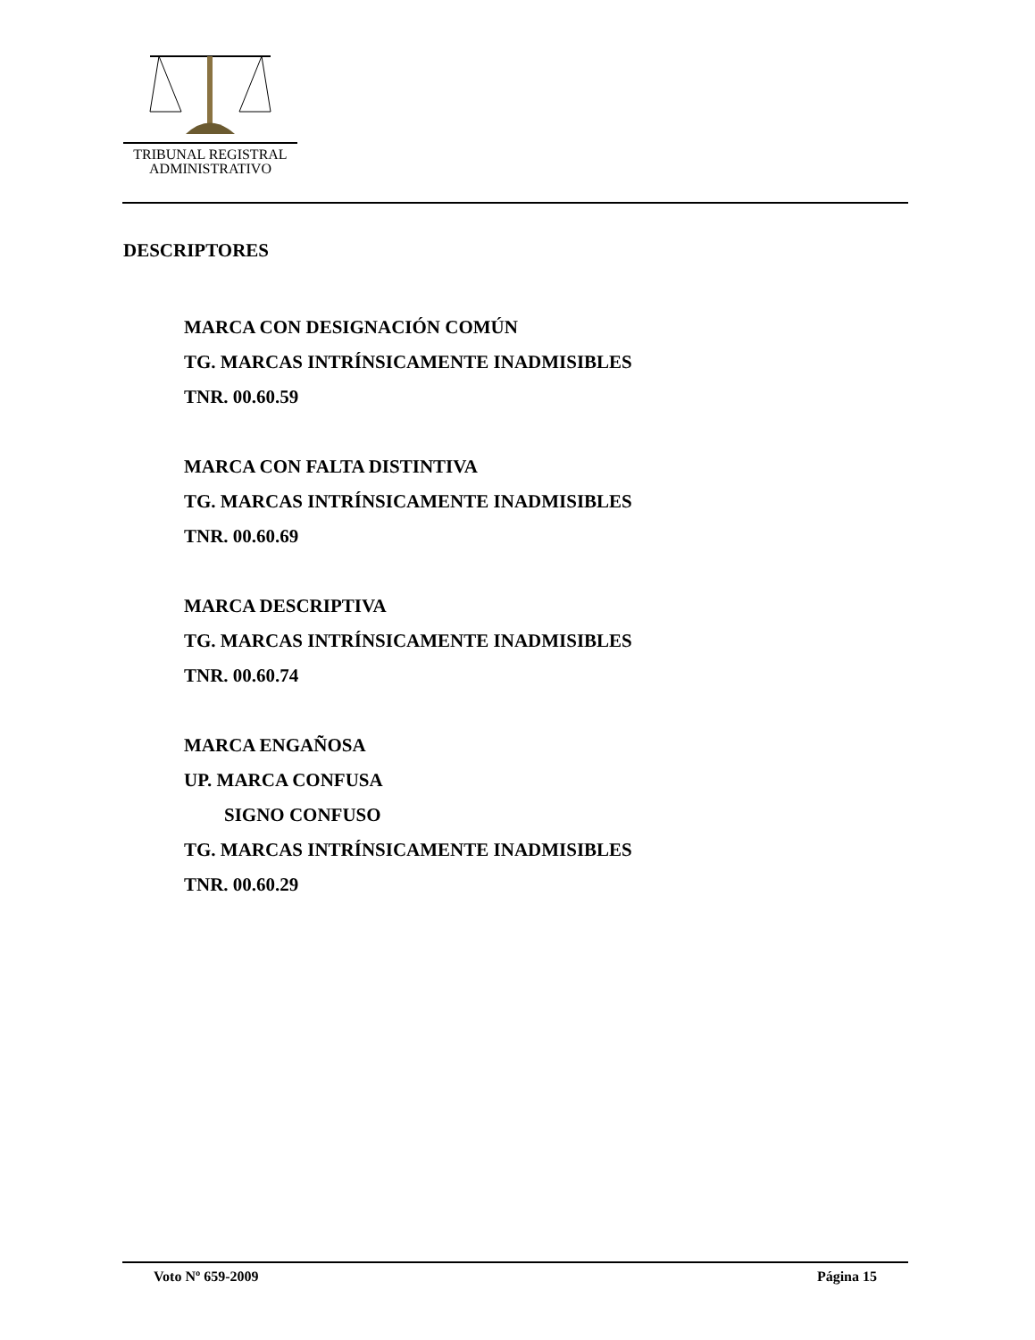TRIBUNAL REGISTRAL
ADMINISTRATIVO
DESCRIPTORES
MARCA CON DESIGNACIÓN COMÚN
TG. MARCAS INTRÍNSICAMENTE INADMISIBLES
TNR. 00.60.59
MARCA CON FALTA DISTINTIVA
TG. MARCAS INTRÍNSICAMENTE INADMISIBLES
TNR. 00.60.69
MARCA DESCRIPTIVA
TG. MARCAS INTRÍNSICAMENTE INADMISIBLES
TNR. 00.60.74
MARCA ENGAÑOSA
UP. MARCA CONFUSA
SIGNO CONFUSO
TG. MARCAS INTRÍNSICAMENTE INADMISIBLES
TNR. 00.60.29
Voto Nº 659-2009 Página 15